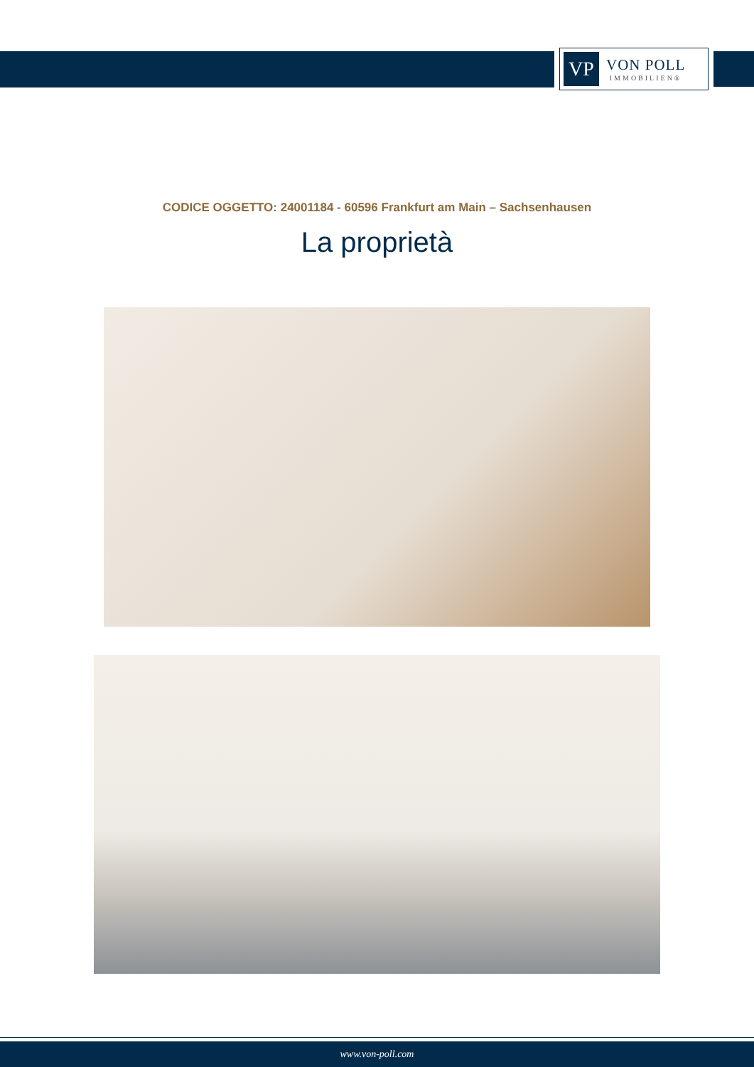VP
VON POLL
IMMOBILIEN®
CODICE OGGETTO: 24001184 - 60596 Frankfurt am Main – Sachsenhausen
La proprietà
www.von-poll.com